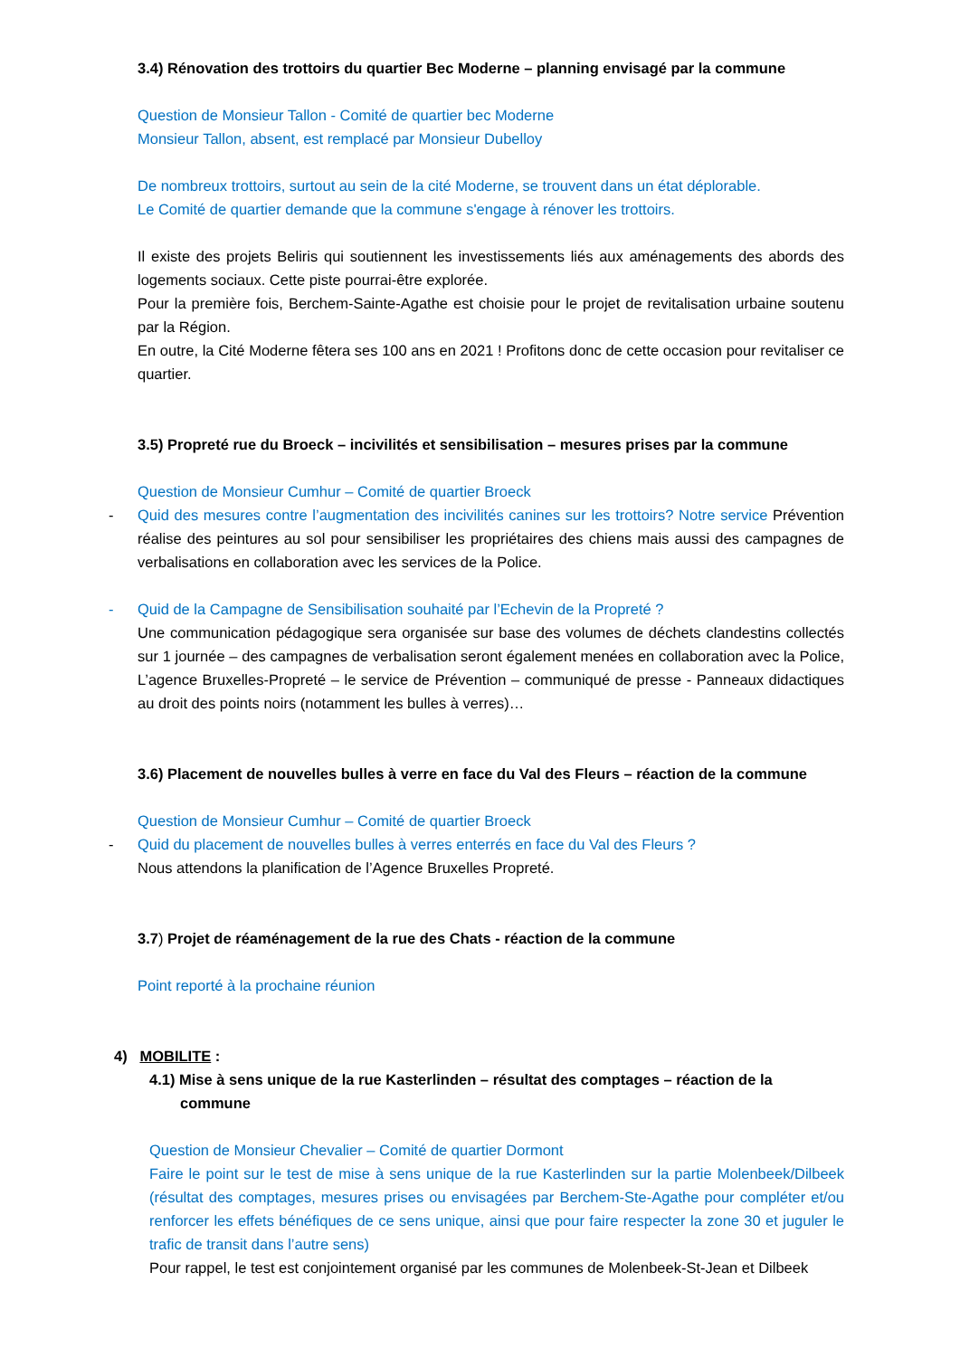3.4) Rénovation des trottoirs du quartier Bec Moderne – planning envisagé par la commune
Question de Monsieur Tallon - Comité de quartier bec Moderne
Monsieur Tallon, absent, est remplacé par Monsieur Dubelloy
De nombreux trottoirs, surtout au sein de la cité Moderne, se trouvent dans un état déplorable.
Le Comité de quartier demande que la commune s'engage à rénover les trottoirs.
Il existe des projets Beliris qui soutiennent les investissements liés aux aménagements des abords des logements sociaux. Cette piste pourrai-être explorée.
Pour la première fois, Berchem-Sainte-Agathe est choisie pour le projet de revitalisation urbaine soutenu par la Région.
En outre, la Cité Moderne fêtera ses 100 ans en 2021 ! Profitons donc de cette occasion pour revitaliser ce quartier.
3.5) Propreté rue du Broeck – incivilités et sensibilisation – mesures prises par la commune
Question de Monsieur Cumhur – Comité de quartier Broeck
- Quid des mesures contre l’augmentation des incivilités canines sur les trottoirs? Notre service Prévention réalise des peintures au sol pour sensibiliser les propriétaires des chiens mais aussi des campagnes de verbalisations en collaboration avec les services de la Police.
- Quid de la Campagne de Sensibilisation souhaité par l’Echevin de la Propreté ?
Une communication pédagogique sera organisée sur base des volumes de déchets clandestins collectés sur 1 journée – des campagnes de verbalisation seront également menées en collaboration avec la Police, L’agence Bruxelles-Propreté – le service de Prévention – communiqué de presse - Panneaux didactiques au droit des points noirs (notamment les bulles à verres)…
3.6) Placement de nouvelles bulles à verre en face du Val des Fleurs – réaction de la commune
Question de Monsieur Cumhur – Comité de quartier Broeck
- Quid du placement de nouvelles bulles à verres enterrés en face du Val des Fleurs ?
Nous attendons la planification de l’Agence Bruxelles Propreté.
3.7) Projet de réaménagement de la rue des Chats - réaction de la commune
Point reporté à la prochaine réunion
4) MOBILITE :
4.1) Mise à sens unique de la rue Kasterlinden – résultat des comptages – réaction de la
commune
Question de Monsieur Chevalier – Comité de quartier Dormont
Faire le point sur le test de mise à sens unique de la rue Kasterlinden sur la partie Molenbeek/Dilbeek (résultat des comptages, mesures prises ou envisagées par Berchem-Ste-Agathe pour compléter et/ou renforcer les effets bénéfiques de ce sens unique, ainsi que pour faire respecter la zone 30 et juguler le trafic de transit dans l’autre sens)
Pour rappel, le test est conjointement organisé par les communes de Molenbeek-St-Jean et Dilbeek